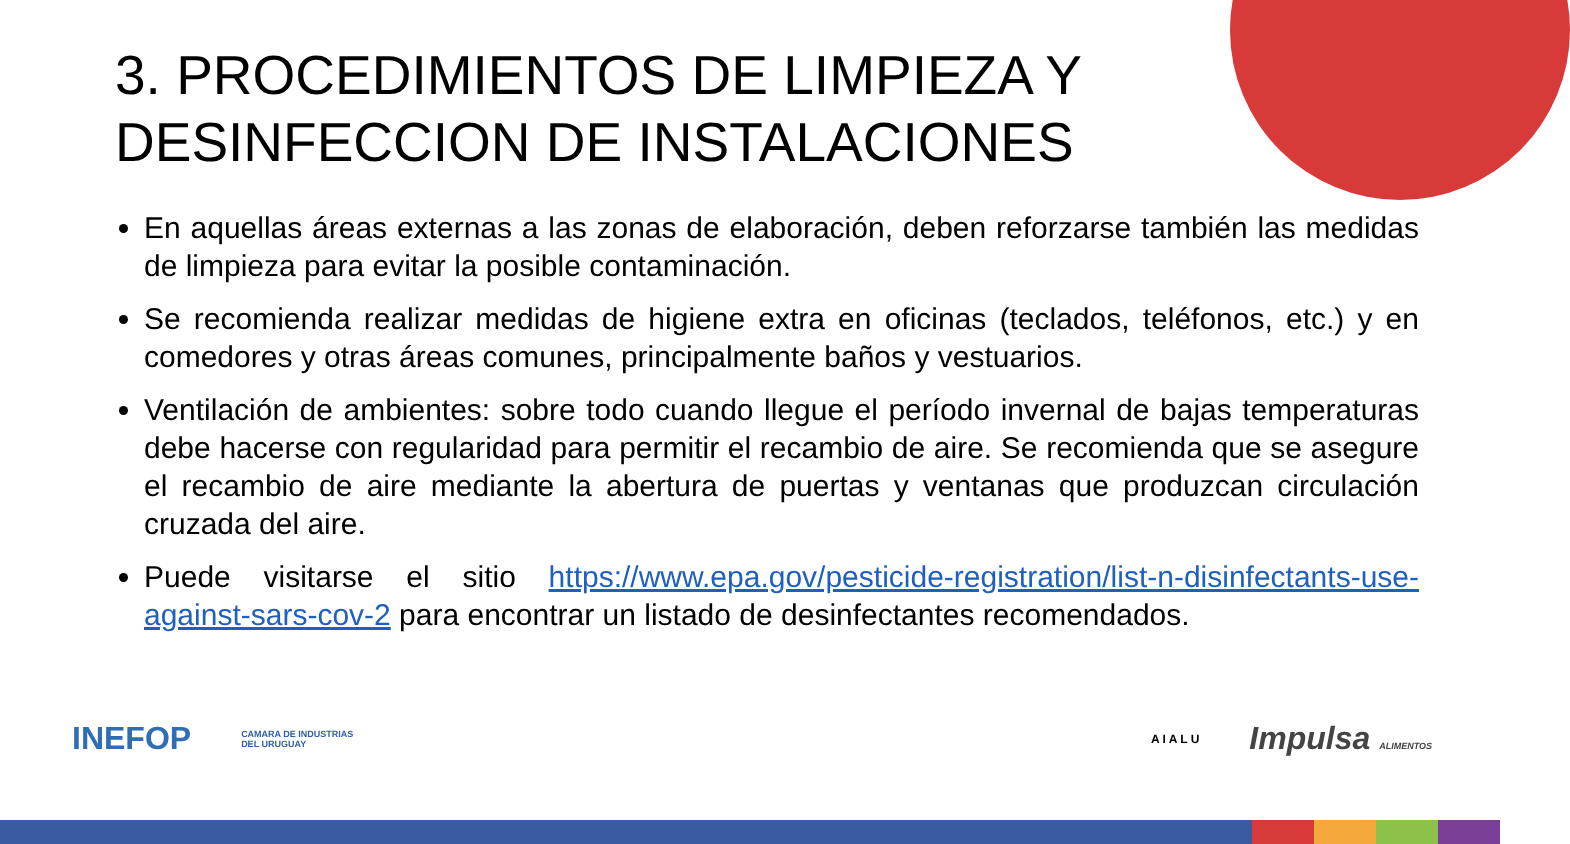3. PROCEDIMIENTOS DE LIMPIEZA Y DESINFECCION DE INSTALACIONES
En aquellas áreas externas a las zonas de elaboración, deben reforzarse también las medidas de limpieza para evitar la posible contaminación.
Se recomienda realizar medidas de higiene extra en oficinas (teclados, teléfonos, etc.) y en comedores y otras áreas comunes, principalmente baños y vestuarios.
Ventilación de ambientes: sobre todo cuando llegue el período invernal de bajas temperaturas debe hacerse con regularidad para permitir el recambio de aire. Se recomienda que se asegure el recambio de aire mediante la abertura de puertas y ventanas que produzcan circulación cruzada del aire.
Puede visitarse el sitio https://www.epa.gov/pesticide-registration/list-n-disinfectants-use-against-sars-cov-2 para encontrar un listado de desinfectantes recomendados.
INEFOP CAMARA DE INDUSTRIAS
DEL URUGUAY A I A L U Impulsa ALIMENTOS